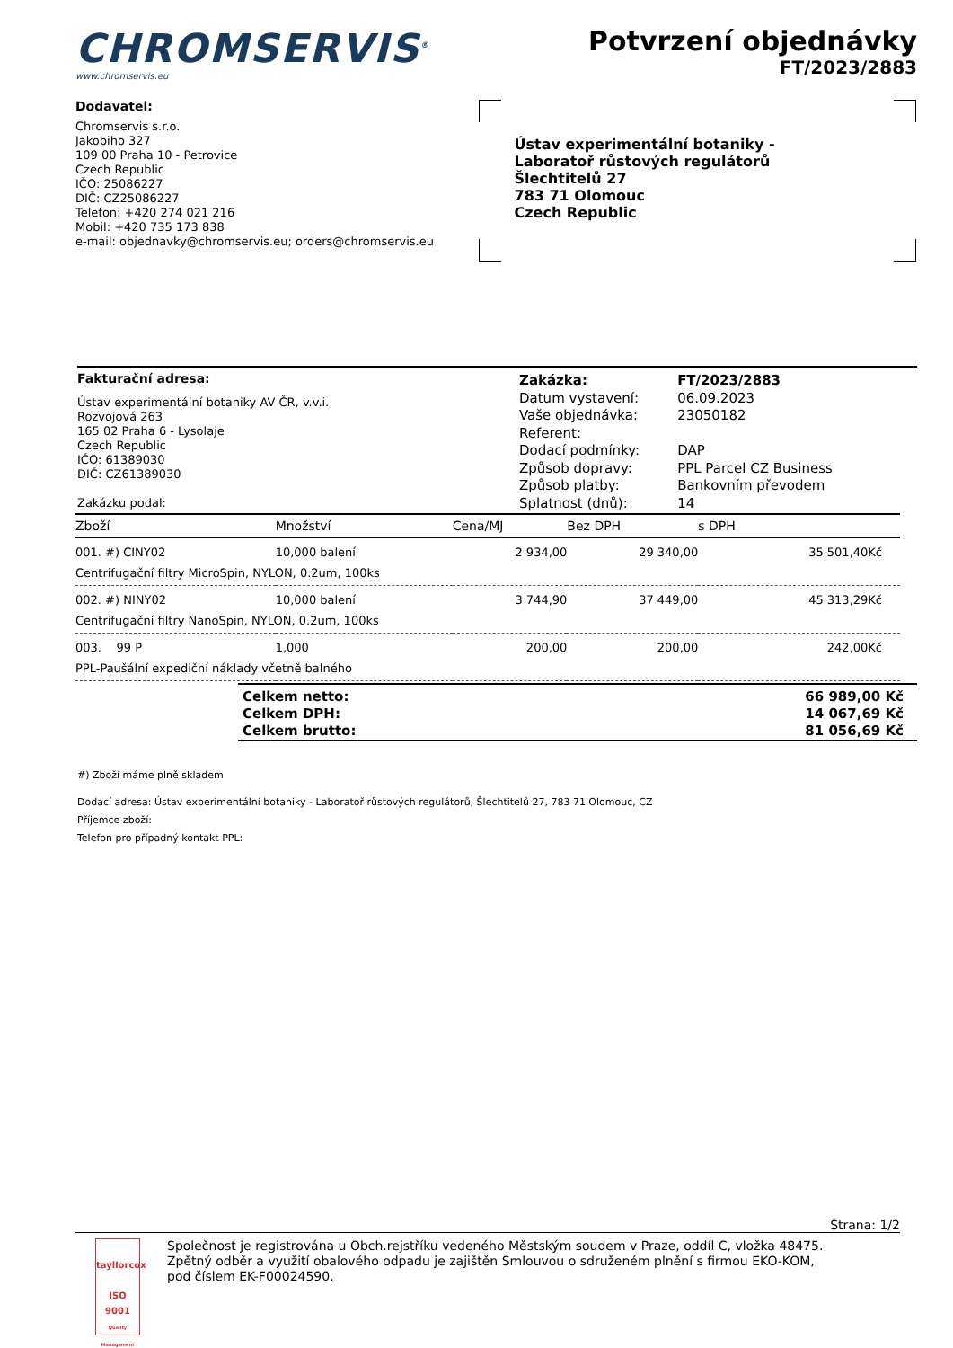CHROMSERVIS<sup>®</sup>
www.chromservis.eu
Potvrzení objednávky
FT/2023/2883
Dodavatel:
Chromservis s.r.o.
Jakobiho 327
109 00 Praha 10 - Petrovice
Czech Republic
IČO: 25086227
DIČ: CZ25086227
Telefon: +420 274 021 216
Mobil: +420 735 173 838
e-mail: objednavky@chromservis.eu; orders@chromservis.eu
Ústav experimentální botaniky -
Laboratoř růstových regulátorů
Šlechtitelů 27
783 71 Olomouc
Czech Republic
Fakturační adresa:
Ústav experimentální botaniky AV ČR, v.v.i.
Rozvojová 263
165 02 Praha 6 - Lysolaje
Czech Republic
IČO: 61389030
DIČ: CZ61389030
Zakázku podal:
| Zakázka: | FT/2023/2883 |
| Datum vystavení: | 06.09.2023 |
| Vaše objednávka: | 23050182 |
| Referent: | |
| Dodací podmínky: | DAP |
| Způsob dopravy: | PPL Parcel CZ Business |
| Způsob platby: | Bankovním převodem |
| Splatnost (dnů): | 14 |
| Zboží | Množství | Cena/MJ | Bez DPH | s DPH |
| --- | --- | --- | --- | --- |
| 001. #) CINY02 | 10,000 balení | 2 934,00 | 29 340,00 | 35 501,40Kč |
| Centrifugační filtry MicroSpin, NYLON, 0.2um, 100ks | | | | |
| 002. #) NINY02 | 10,000 balení | 3 744,90 | 37 449,00 | 45 313,29Kč |
| Centrifugační filtry NanoSpin, NYLON, 0.2um, 100ks | | | | |
| 003. 99 P | 1,000 | 200,00 | 200,00 | 242,00Kč |
| PPL-Paušální expediční náklady včetně balného | | | | |
Celkem netto:
Celkem DPH:
Celkem brutto:
66 989,00 Kč
14 067,69 Kč
81 056,69 Kč
#) Zboží máme plně skladem
Dodací adresa: Ústav experimentální botaniky - Laboratoř růstových regulátorů, Šlechtitelů 27, 783 71 Olomouc, CZ
Příjemce zboží:
Telefon pro případný kontakt PPL:
Strana: 1/2
tayllorcox
ISO 9001
Quality Management
Společnost je registrována u Obch.rejstříku vedeného Městským soudem v Praze, oddíl C, vložka 48475.
Zpětný odběr a využití obalového odpadu je zajištěn Smlouvou o sdruženém plnění s firmou EKO-KOM,
pod číslem EK-F00024590.